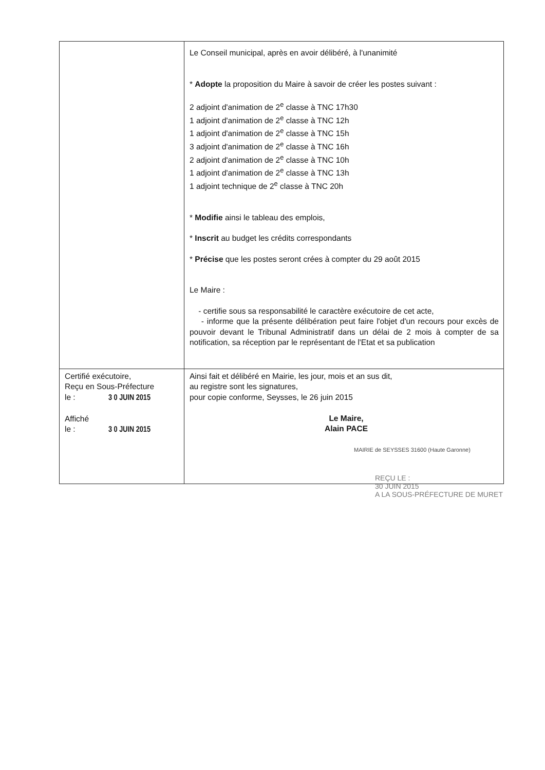| | Le Conseil municipal, après en avoir délibéré, à l'unanimité * Adopte la proposition du Maire à savoir de créer les postes suivant : 2 adjoint d'animation de 2<sup>e</sup> classe à TNC 17h30 1 adjoint d'animation de 2<sup>e</sup> classe à TNC 12h 1 adjoint d'animation de 2<sup>e</sup> classe à TNC 15h 3 adjoint d'animation de 2<sup>e</sup> classe à TNC 16h 2 adjoint d'animation de 2<sup>e</sup> classe à TNC 10h 1 adjoint d'animation de 2<sup>e</sup> classe à TNC 13h 1 adjoint technique de 2<sup>e</sup> classe à TNC 20h * Modifie ainsi le tableau des emplois, * Inscrit au budget les crédits correspondants * Précise que les postes seront crées à compter du 29 août 2015 Le Maire : - certifie sous sa responsabilité le caractère exécutoire de cet acte, - informe que la présente délibération peut faire l'objet d'un recours pour excès de pouvoir devant le Tribunal Administratif dans un délai de 2 mois à compter de sa notification, sa réception par le représentant de l'Etat et sa publication |
| Certifié exécutoire, Reçu en Sous-Préfecture le : 3 0 JUIN 2015 Affiché le : 3 0 JUIN 2015 | Ainsi fait et délibéré en Mairie, les jour, mois et an sus dit, au registre sont les signatures, pour copie conforme, Seysses, le 26 juin 2015 Le Maire, Alain PACE MAIRIE de SEYSSES 31600 (Haute Garonne) |
REÇU LE :
30 JUIN 2015
A LA SOUS-PRÉFECTURE DE MURET